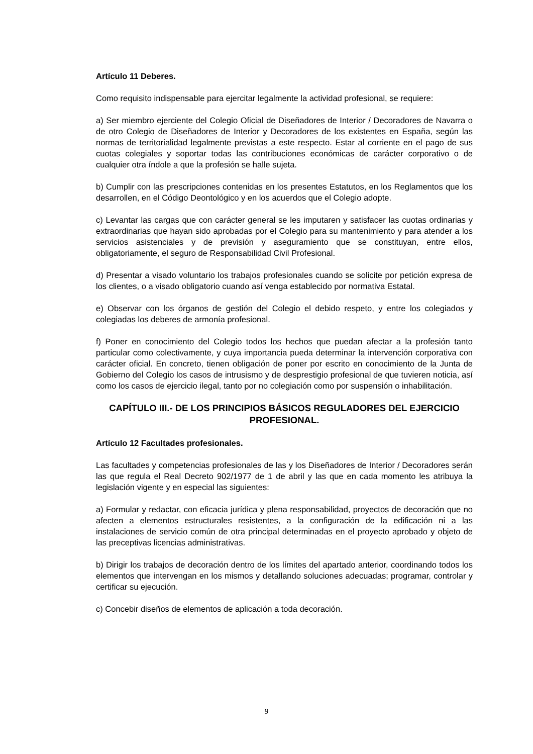Artículo 11 Deberes.
Como requisito indispensable para ejercitar legalmente la actividad profesional, se requiere:
a) Ser miembro ejerciente del Colegio Oficial de Diseñadores de Interior / Decoradores de Navarra o de otro Colegio de Diseñadores de Interior y Decoradores de los existentes en España, según las normas de territorialidad legalmente previstas a este respecto. Estar al corriente en el pago de sus cuotas colegiales y soportar todas las contribuciones económicas de carácter corporativo o de cualquier otra índole a que la profesión se halle sujeta.
b) Cumplir con las prescripciones contenidas en los presentes Estatutos, en los Reglamentos que los desarrollen, en el Código Deontológico y en los acuerdos que el Colegio adopte.
c) Levantar las cargas que con carácter general se les imputaren y satisfacer las cuotas ordinarias y extraordinarias que hayan sido aprobadas por el Colegio para su mantenimiento y para atender a los servicios asistenciales y de previsión y aseguramiento que se constituyan, entre ellos, obligatoriamente, el seguro de Responsabilidad Civil Profesional.
d) Presentar a visado voluntario los trabajos profesionales cuando se solicite por petición expresa de los clientes, o a visado obligatorio cuando así venga establecido por normativa Estatal.
e) Observar con los órganos de gestión del Colegio el debido respeto, y entre los colegiados y colegiadas los deberes de armonía profesional.
f) Poner en conocimiento del Colegio todos los hechos que puedan afectar a la profesión tanto particular como colectivamente, y cuya importancia pueda determinar la intervención corporativa con carácter oficial. En concreto, tienen obligación de poner por escrito en conocimiento de la Junta de Gobierno del Colegio los casos de intrusismo y de desprestigio profesional de que tuvieren noticia, así como los casos de ejercicio ilegal, tanto por no colegiación como por suspensión o inhabilitación.
CAPÍTULO III.- DE LOS PRINCIPIOS BÁSICOS REGULADORES DEL EJERCICIO PROFESIONAL.
Artículo 12 Facultades profesionales.
Las facultades y competencias profesionales de las y los Diseñadores de Interior / Decoradores serán las que regula el Real Decreto 902/1977 de 1 de abril y las que en cada momento les atribuya la legislación vigente y en especial las siguientes:
a) Formular y redactar, con eficacia jurídica y plena responsabilidad, proyectos de decoración que no afecten a elementos estructurales resistentes, a la configuración de la edificación ni a las instalaciones de servicio común de otra principal determinadas en el proyecto aprobado y objeto de las preceptivas licencias administrativas.
b) Dirigir los trabajos de decoración dentro de los límites del apartado anterior, coordinando todos los elementos que intervengan en los mismos y detallando soluciones adecuadas; programar, controlar y certificar su ejecución.
c) Concebir diseños de elementos de aplicación a toda decoración.
9